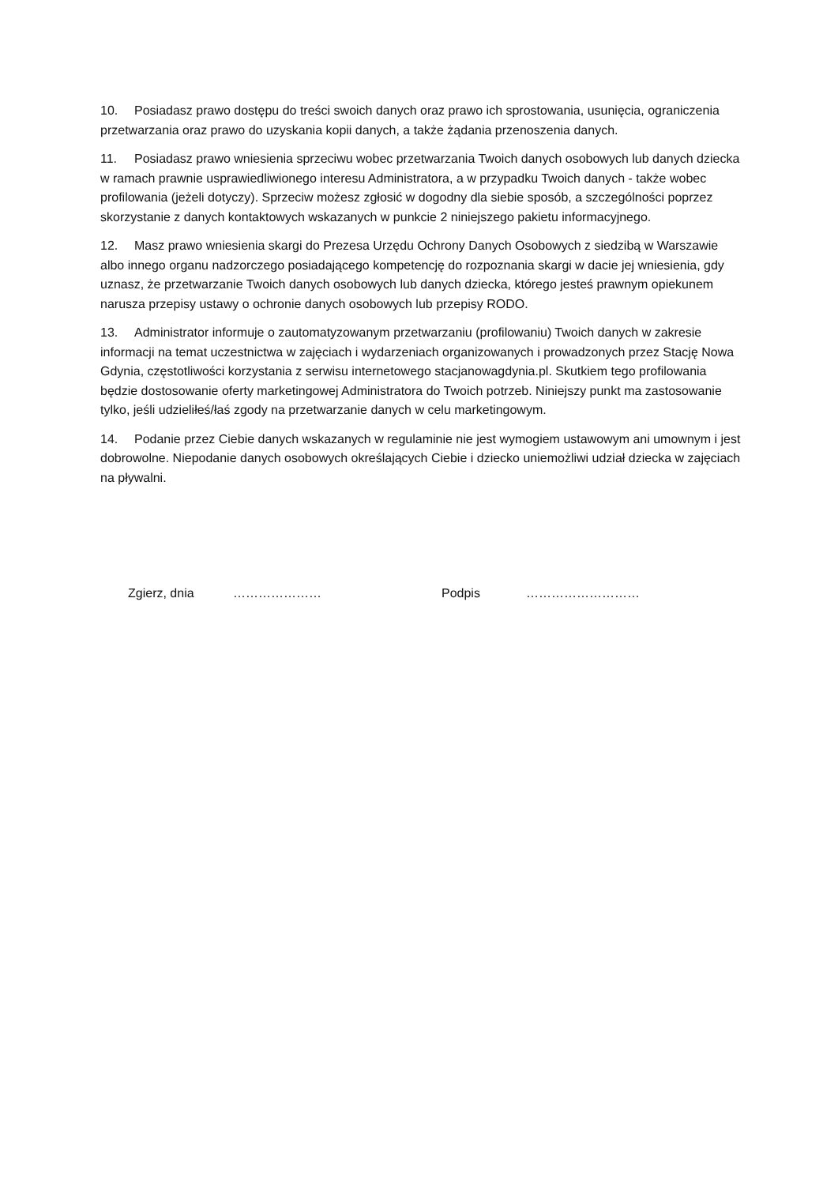10. Posiadasz prawo dostępu do treści swoich danych oraz prawo ich sprostowania, usunięcia, ograniczenia przetwarzania oraz prawo do uzyskania kopii danych, a także żądania przenoszenia danych.
11. Posiadasz prawo wniesienia sprzeciwu wobec przetwarzania Twoich danych osobowych lub danych dziecka w ramach prawnie usprawiedliwionego interesu Administratora, a w przypadku Twoich danych - także wobec profilowania (jeżeli dotyczy). Sprzeciw możesz zgłosić w dogodny dla siebie sposób, a szczególności poprzez skorzystanie z danych kontaktowych wskazanych w punkcie 2 niniejszego pakietu informacyjnego.
12. Masz prawo wniesienia skargi do Prezesa Urzędu Ochrony Danych Osobowych z siedzibą w Warszawie albo innego organu nadzorczego posiadającego kompetencję do rozpoznania skargi w dacie jej wniesienia, gdy uznasz, że przetwarzanie Twoich danych osobowych lub danych dziecka, którego jesteś prawnym opiekunem narusza przepisy ustawy o ochronie danych osobowych lub przepisy RODO.
13. Administrator informuje o zautomatyzowanym przetwarzaniu (profilowaniu) Twoich danych w zakresie informacji na temat uczestnictwa w zajęciach i wydarzeniach organizowanych i prowadzonych przez Stację Nowa Gdynia, częstotliwości korzystania z serwisu internetowego stacjanowagdynia.pl. Skutkiem tego profilowania będzie dostosowanie oferty marketingowej Administratora do Twoich potrzeb. Niniejszy punkt ma zastosowanie tylko, jeśli udzieliłeś/łaś zgody na przetwarzanie danych w celu marketingowym.
14. Podanie przez Ciebie danych wskazanych w regulaminie nie jest wymogiem ustawowym ani umownym i jest dobrowolne. Niepodanie danych osobowych określających Ciebie i dziecko uniemożliwi udział dziecka w zajęciach na pływalni.
Zgierz, dnia ………………… Podpis ………………………